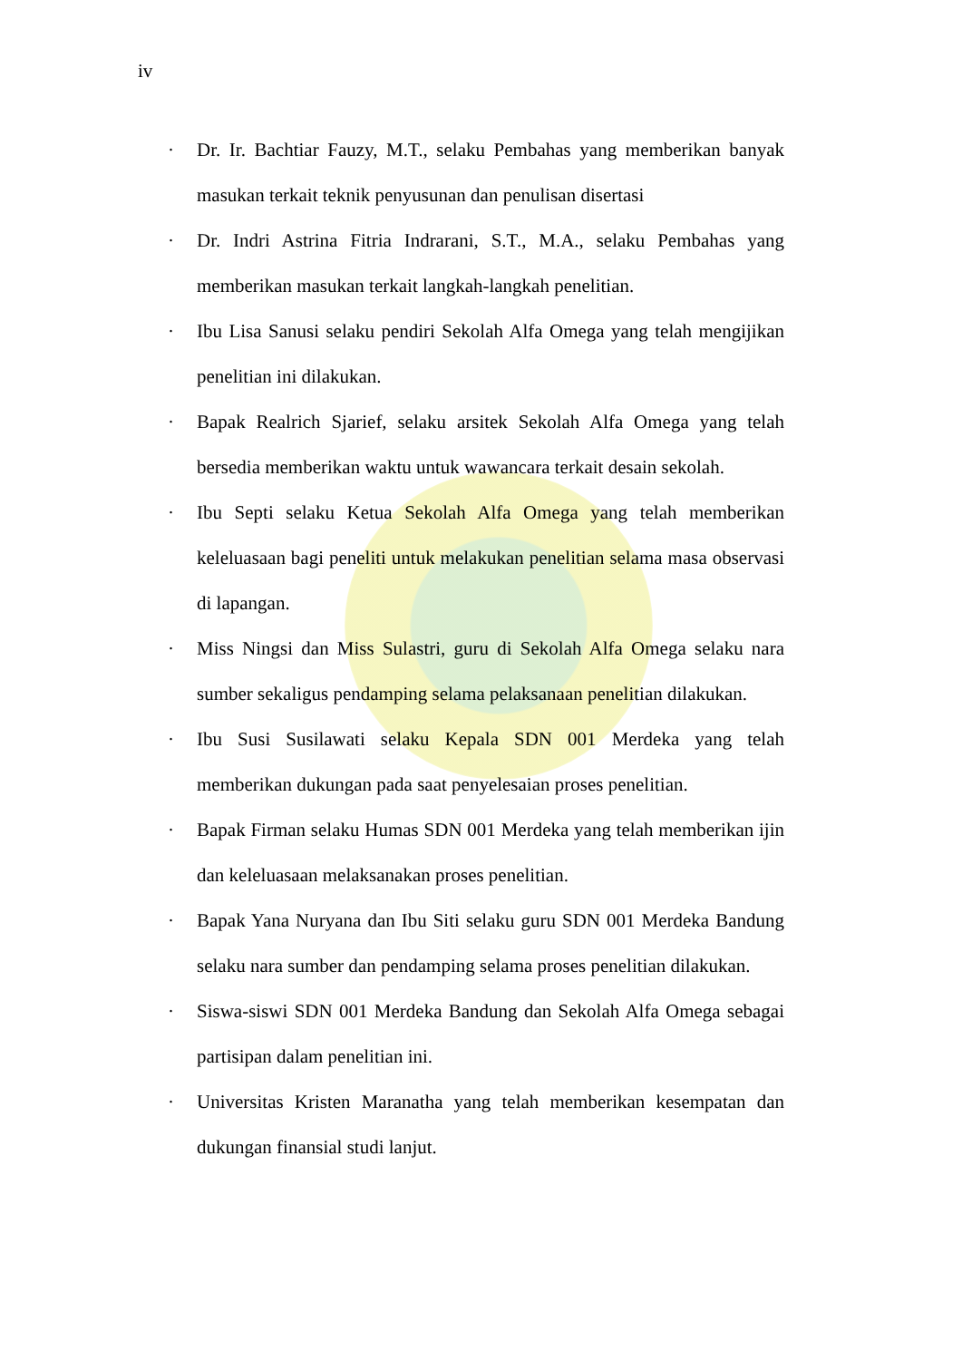iv
· Dr. Ir. Bachtiar Fauzy, M.T., selaku Pembahas yang memberikan banyak masukan terkait teknik penyusunan dan penulisan disertasi
· Dr. Indri Astrina Fitria Indrarani, S.T., M.A., selaku Pembahas yang memberikan masukan terkait langkah-langkah penelitian.
· Ibu Lisa Sanusi selaku pendiri Sekolah Alfa Omega yang telah mengijikan penelitian ini dilakukan.
· Bapak Realrich Sjarief, selaku arsitek Sekolah Alfa Omega yang telah bersedia memberikan waktu untuk wawancara terkait desain sekolah.
· Ibu Septi selaku Ketua Sekolah Alfa Omega yang telah memberikan keleluasaan bagi peneliti untuk melakukan penelitian selama masa observasi di lapangan.
· Miss Ningsi dan Miss Sulastri, guru di Sekolah Alfa Omega selaku nara sumber sekaligus pendamping selama pelaksanaan penelitian dilakukan.
· Ibu Susi Susilawati selaku Kepala SDN 001 Merdeka yang telah memberikan dukungan pada saat penyelesaian proses penelitian.
· Bapak Firman selaku Humas SDN 001 Merdeka yang telah memberikan ijin dan keleluasaan melaksanakan proses penelitian.
· Bapak Yana Nuryana dan Ibu Siti selaku guru SDN 001 Merdeka Bandung selaku nara sumber dan pendamping selama proses penelitian dilakukan.
· Siswa-siswi SDN 001 Merdeka Bandung dan Sekolah Alfa Omega sebagai partisipan dalam penelitian ini.
· Universitas Kristen Maranatha yang telah memberikan kesempatan dan dukungan finansial studi lanjut.